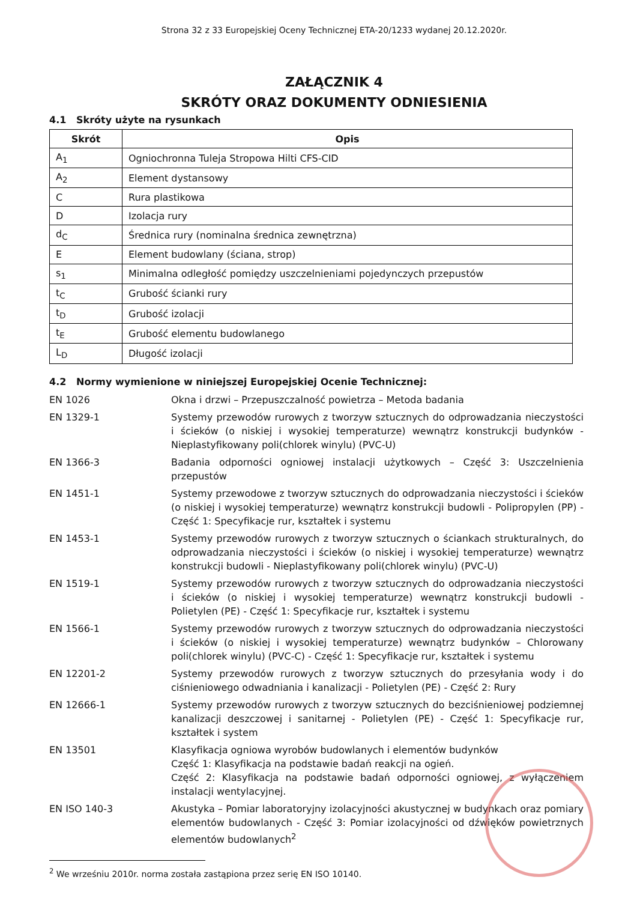Strona 32 z 33 Europejskiej Oceny Technicznej ETA-20/1233 wydanej 20.12.2020r.
ZAŁĄCZNIK 4
SKRÓTY ORAZ DOKUMENTY ODNIESIENIA
4.1 Skróty użyte na rysunkach
| Skrót | Opis |
| --- | --- |
| A<sub>1</sub> | Ogniochronna Tuleja Stropowa Hilti CFS-CID |
| A<sub>2</sub> | Element dystansowy |
| C | Rura plastikowa |
| D | Izolacja rury |
| d<sub>C</sub> | Średnica rury (nominalna średnica zewnętrzna) |
| E | Element budowlany (ściana, strop) |
| s<sub>1</sub> | Minimalna odległość pomiędzy uszczelnieniami pojedynczych przepustów |
| t<sub>C</sub> | Grubość ścianki rury |
| t<sub>D</sub> | Grubość izolacji |
| t<sub>E</sub> | Grubość elementu budowlanego |
| L<sub>D</sub> | Długość izolacji |
4.2 Normy wymienione w niniejszej Europejskiej Ocenie Technicznej:
| EN 1026 | Okna i drzwi – Przepuszczalność powietrza – Metoda badania |
| EN 1329-1 | Systemy przewodów rurowych z tworzyw sztucznych do odprowadzania nieczystości i ścieków (o niskiej i wysokiej temperaturze) wewnątrz konstrukcji budynków - Nieplastyfikowany poli(chlorek winylu) (PVC-U) |
| EN 1366-3 | Badania odporności ogniowej instalacji użytkowych – Część 3: Uszczelnienia przepustów |
| EN 1451-1 | Systemy przewodowe z tworzyw sztucznych do odprowadzania nieczystości i ścieków (o niskiej i wysokiej temperaturze) wewnątrz konstrukcji budowli - Polipropylen (PP) - Część 1: Specyfikacje rur, kształtek i systemu |
| EN 1453-1 | Systemy przewodów rurowych z tworzyw sztucznych o ściankach strukturalnych, do odprowadzania nieczystości i ścieków (o niskiej i wysokiej temperaturze) wewnątrz konstrukcji budowli - Nieplastyfikowany poli(chlorek winylu) (PVC-U) |
| EN 1519-1 | Systemy przewodów rurowych z tworzyw sztucznych do odprowadzania nieczystości i ścieków (o niskiej i wysokiej temperaturze) wewnątrz konstrukcji budowli - Polietylen (PE) - Część 1: Specyfikacje rur, kształtek i systemu |
| EN 1566-1 | Systemy przewodów rurowych z tworzyw sztucznych do odprowadzania nieczystości i ścieków (o niskiej i wysokiej temperaturze) wewnątrz budynków – Chlorowany poli(chlorek winylu) (PVC-C) - Część 1: Specyfikacje rur, kształtek i systemu |
| EN 12201-2 | Systemy przewodów rurowych z tworzyw sztucznych do przesyłania wody i do ciśnieniowego odwadniania i kanalizacji - Polietylen (PE) - Część 2: Rury |
| EN 12666-1 | Systemy przewodów rurowych z tworzyw sztucznych do bezciśnieniowej podziemnej kanalizacji deszczowej i sanitarnej - Polietylen (PE) - Część 1: Specyfikacje rur, kształtek i system |
| EN 13501 | Klasyfikacja ogniowa wyrobów budowlanych i elementów budynków Część 1: Klasyfikacja na podstawie badań reakcji na ogień. Część 2: Klasyfikacja na podstawie badań odporności ogniowej, z wyłączeniem instalacji wentylacyjnej. |
| EN ISO 140-3 | Akustyka – Pomiar laboratoryjny izolacyjności akustycznej w budynkach oraz pomiary elementów budowlanych - Część 3: Pomiar izolacyjności od dźwięków powietrznych elementów budowlanych<sup>2</sup> |
<sup>2</sup> We wrześniu 2010r. norma została zastąpiona przez serię EN ISO 10140.